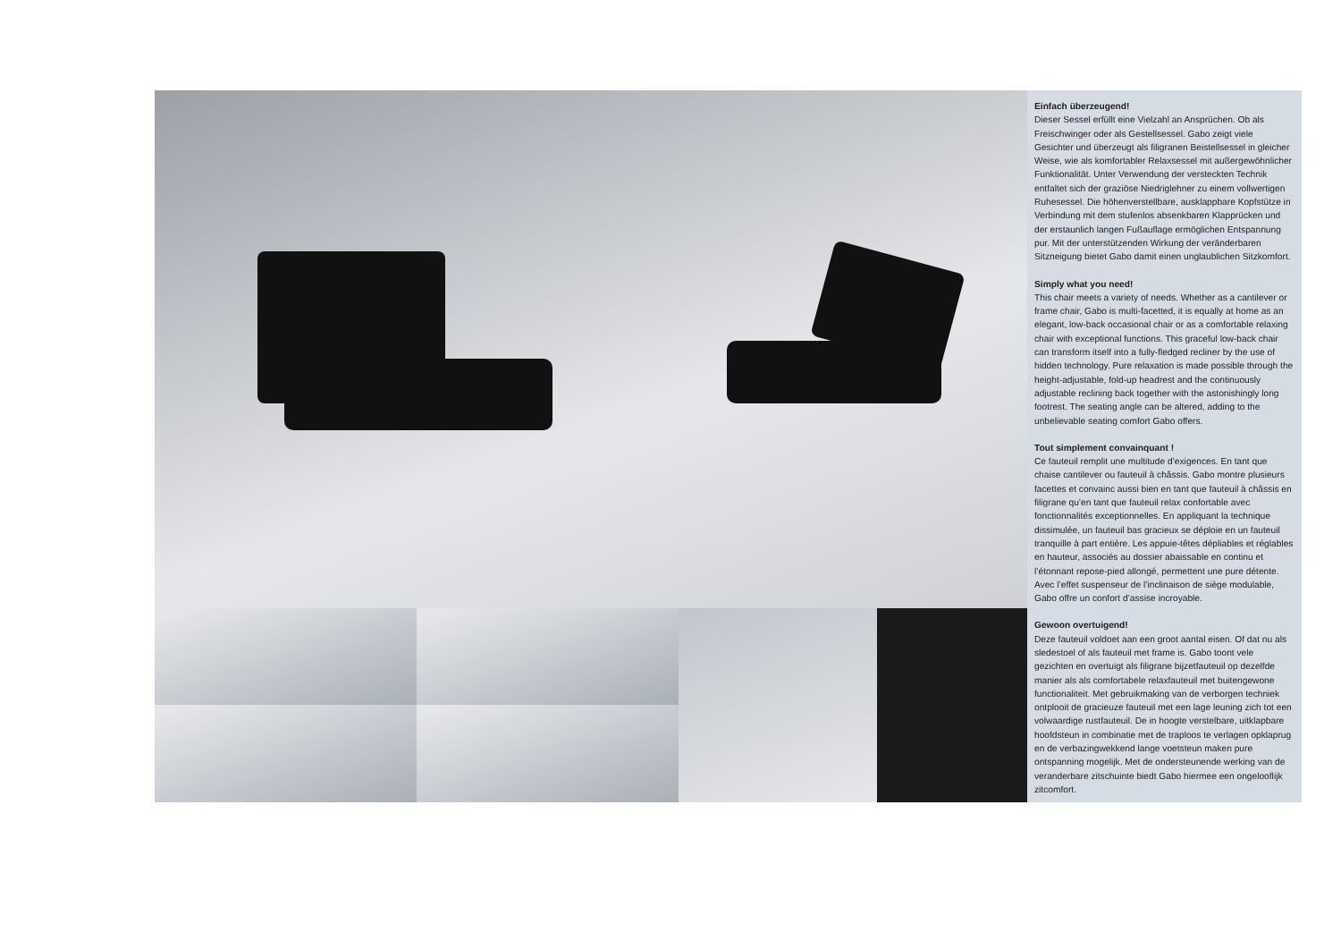Einfach überzeugend!
Dieser Sessel erfüllt eine Vielzahl an Ansprüchen. Ob als Freischwinger oder als Gestellsessel. Gabo zeigt viele Gesichter und überzeugt als filigranen Beistellsessel in gleicher Weise, wie als komfortabler Relaxsessel mit außergewöhnlicher Funktionalität. Unter Verwendung der versteckten Technik entfaltet sich der graziöse Niedriglehner zu einem vollwertigen Ruhesessel. Die höhenverstellbare, ausklappbare Kopfstütze in Verbindung mit dem stufenlos absenkbaren Klapprücken und der erstaunlich langen Fußauflage ermöglichen Entspannung pur. Mit der unterstützenden Wirkung der veränderbaren Sitzneigung bietet Gabo damit einen unglaublichen Sitzkomfort.
Simply what you need!
This chair meets a variety of needs. Whether as a cantilever or frame chair, Gabo is multi-facetted, it is equally at home as an elegant, low-back occasional chair or as a comfortable relaxing chair with exceptional functions. This graceful low-back chair can transform itself into a fully-fledged recliner by the use of hidden technology. Pure relaxation is made possible through the height-adjustable, fold-up headrest and the continuously adjustable reclining back together with the astonishingly long footrest. The seating angle can be altered, adding to the unbelievable seating comfort Gabo offers.
Tout simplement convainquant !
Ce fauteuil remplit une multitude d’exigences. En tant que chaise cantilever ou fauteuil à châssis. Gabo montre plusieurs facettes et convainc aussi bien en tant que fauteuil à châssis en filigrane qu’en tant que fauteuil relax confortable avec fonctionnalités exceptionnelles. En appliquant la technique dissimulée, un fauteuil bas gracieux se déploie en un fauteuil tranquille à part entière. Les appuie-têtes dépliables et réglables en hauteur, associés au dossier abaissable en continu et l’étonnant repose-pied allongé, permettent une pure détente. Avec l’effet suspenseur de l’inclinaison de siège modulable, Gabo offre un confort d’assise incroyable.
Gewoon overtuigend!
Deze fauteuil voldoet aan een groot aantal eisen. Of dat nu als sledestoel of als fauteuil met frame is. Gabo toont vele gezichten en overtuigt als filigrane bijzetfauteuil op dezelfde manier als als comfortabele relaxfauteuil met buitengewone functionaliteit. Met gebruikmaking van de verborgen techniek ontplooit de gracieuze fauteuil met een lage leuning zich tot een volwaardige rustfauteuil. De in hoogte verstelbare, uitklapbare hoofdsteun in combinatie met de traploos te verlagen opklaprug en de verbazingwekkend lange voetsteun maken pure ontspanning mogelijk. Met de ondersteunende werking van de veranderbare zitschuinte biedt Gabo hiermee een ongelooflijk zitcomfort.